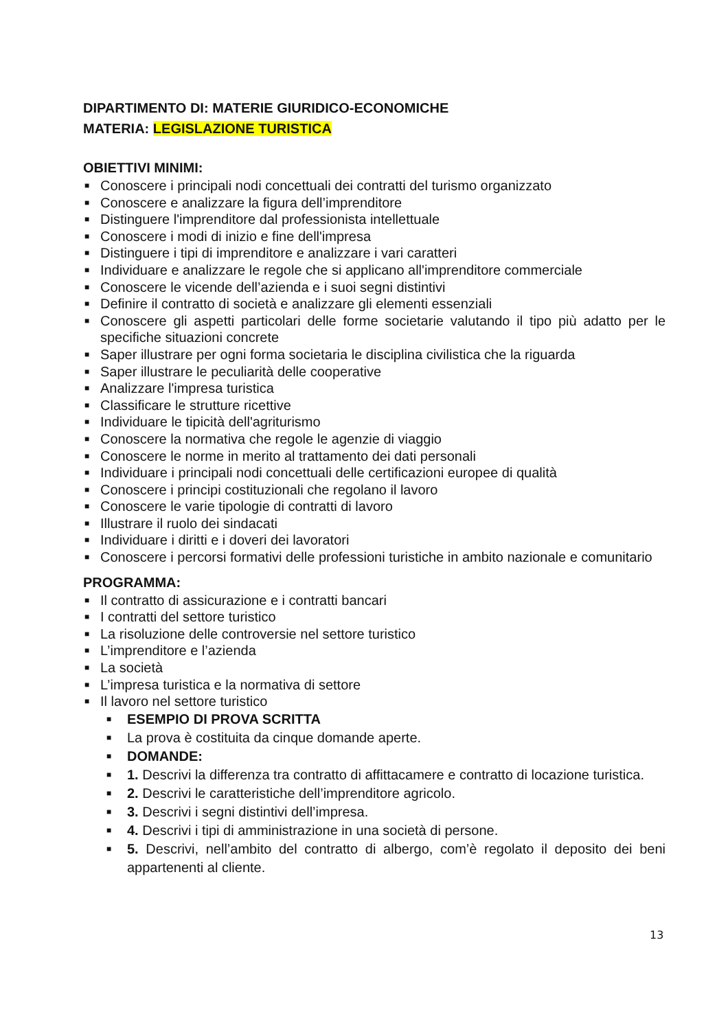DIPARTIMENTO DI: MATERIE GIURIDICO-ECONOMICHE
MATERIA: LEGISLAZIONE TURISTICA
OBIETTIVI MINIMI:
■ Conoscere i principali nodi concettuali dei contratti del turismo organizzato
■ Conoscere e analizzare la figura dell’imprenditore
■ Distinguere l'imprenditore dal professionista intellettuale
■ Conoscere i modi di inizio e fine dell'impresa
■ Distinguere i tipi di imprenditore e analizzare i vari caratteri
■ Individuare e analizzare le regole che si applicano all'imprenditore commerciale
■ Conoscere le vicende dell’azienda e i suoi segni distintivi
■ Definire il contratto di società e analizzare gli elementi essenziali
■ Conoscere gli aspetti particolari delle forme societarie valutando il tipo più adatto per le specifiche situazioni concrete
■ Saper illustrare per ogni forma societaria le disciplina civilistica che la riguarda
■ Saper illustrare le peculiarità delle cooperative
■ Analizzare l'impresa turistica
■ Classificare le strutture ricettive
■ Individuare le tipicità dell'agriturismo
■ Conoscere la normativa che regole le agenzie di viaggio
■ Conoscere le norme in merito al trattamento dei dati personali
■ Individuare i principali nodi concettuali delle certificazioni europee di qualità
■ Conoscere i principi costituzionali che regolano il lavoro
■ Conoscere le varie tipologie di contratti di lavoro
■ Illustrare il ruolo dei sindacati
■ Individuare i diritti e i doveri dei lavoratori
■ Conoscere i percorsi formativi delle professioni turistiche in ambito nazionale e comunitario
PROGRAMMA:
■ Il contratto di assicurazione e i contratti bancari
■ I contratti del settore turistico
■ La risoluzione delle controversie nel settore turistico
■ L’imprenditore e l’azienda
■ La società
■ L’impresa turistica e la normativa di settore
■ Il lavoro nel settore turistico
■ ESEMPIO DI PROVA SCRITTA
■ La prova è costituita da cinque domande aperte.
■ DOMANDE:
■ 1. Descrivi la differenza tra contratto di affittacamere e contratto di locazione turistica.
■ 2. Descrivi le caratteristiche dell’imprenditore agricolo.
■ 3. Descrivi i segni distintivi dell’impresa.
■ 4. Descrivi i tipi di amministrazione in una società di persone.
■ 5. Descrivi, nell’ambito del contratto di albergo, com’è regolato il deposito dei beni appartenenti al cliente.
13